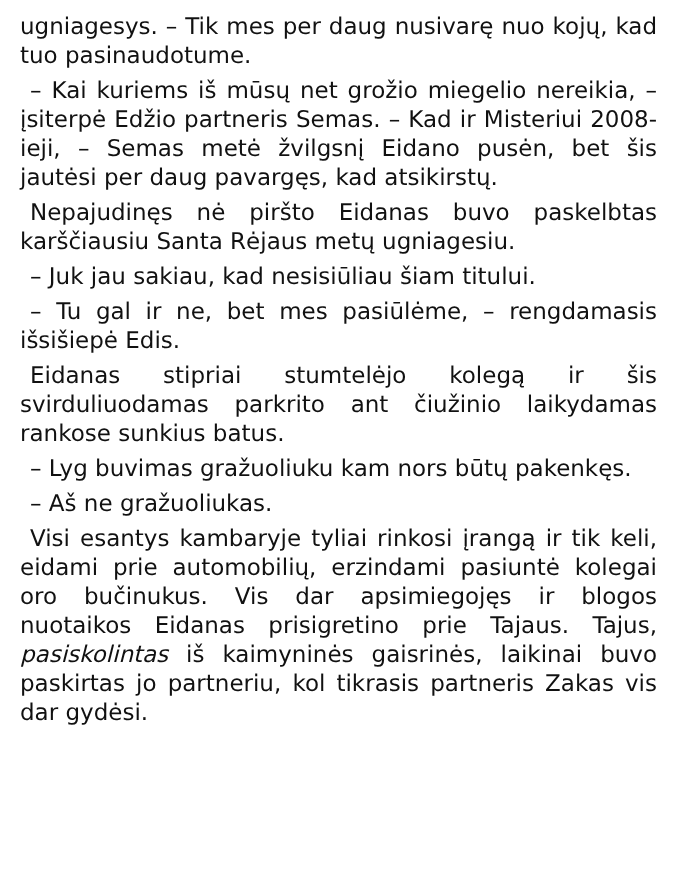ugniagesys. – Tik mes per daug nusivarę nuo kojų, kad tuo pasinaudotume.
– Kai kuriems iš mūsų net grožio miegelio nereikia, – įsiterpė Edžio partneris Semas. – Kad ir Misteriui 2008-ieji, – Semas metė žvilgsnį Eidano pusėn, bet šis jautėsi per daug pavargęs, kad atsikirstų.
Nepajudinęs nė piršto Eidanas buvo paskelbtas karščiausiu Santa Rėjaus metų ugniagesiu.
– Juk jau sakiau, kad nesisiūliau šiam titului.
– Tu gal ir ne, bet mes pasiūlėme, – rengdamasis išsišiepė Edis.
Eidanas stipriai stumtelėjo kolegą ir šis svirduliuodamas parkrito ant čiužinio laikydamas rankose sunkius batus.
– Lyg buvimas gražuoliuku kam nors būtų pakenkęs.
– Aš ne gražuoliukas.
Visi esantys kambaryje tyliai rinkosi įrangą ir tik keli, eidami prie automobilių, erzindami pasiuntė kolegai oro bučinukus. Vis dar apsimiegojęs ir blogos nuotaikos Eidanas prisigretino prie Tajaus. Tajus, pasiskolintas iš kaimyninės gaisrinės, laikinai buvo paskirtas jo partneriu, kol tikrasis partneris Zakas vis dar gydėsi.